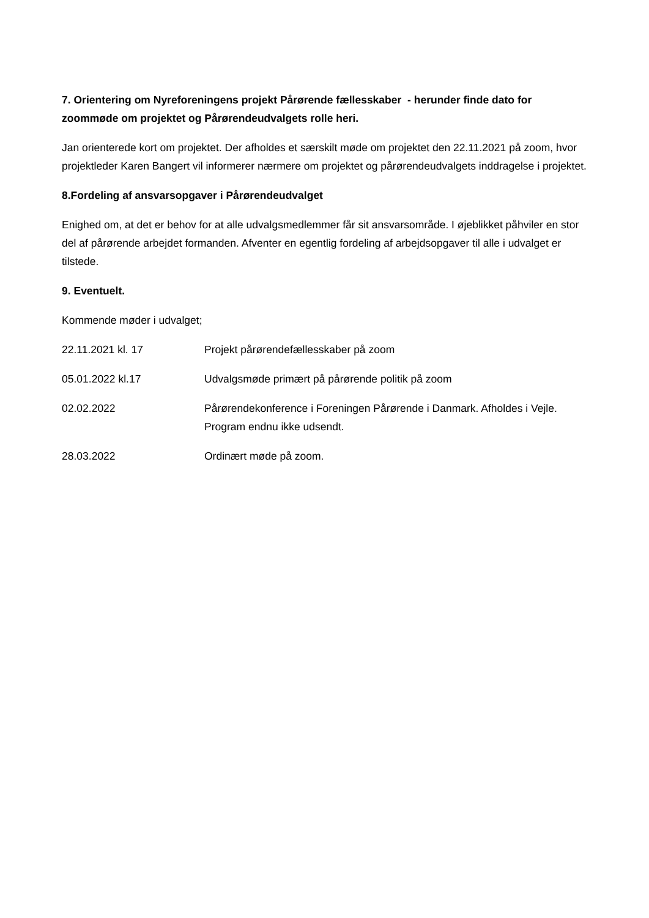7. Orientering om Nyreforeningens projekt Pårørende fællesskaber - herunder finde dato for zoommøde om projektet og Pårørendeudvalgets rolle heri.
Jan orienterede kort om projektet. Der afholdes et særskilt møde om projektet den 22.11.2021 på zoom, hvor projektleder Karen Bangert vil informerer nærmere om projektet og pårørendeudvalgets inddragelse i projektet.
8.Fordeling af ansvarsopgaver i Pårørendeudvalget
Enighed om, at det er behov for at alle udvalgsmedlemmer får sit ansvarsområde. I øjeblikket påhviler en stor del af pårørende arbejdet formanden. Afventer en egentlig fordeling af arbejdsopgaver til alle i udvalget er tilstede.
9. Eventuelt.
Kommende møder i udvalget;
22.11.2021 kl. 17 Projekt pårørendefællesskaber på zoom
05.01.2022 kl.17 Udvalgsmøde primært på pårørende politik på zoom
02.02.2022 Pårørendekonference i Foreningen Pårørende i Danmark. Afholdes i Vejle. Program endnu ikke udsendt.
28.03.2022 Ordinært møde på zoom.